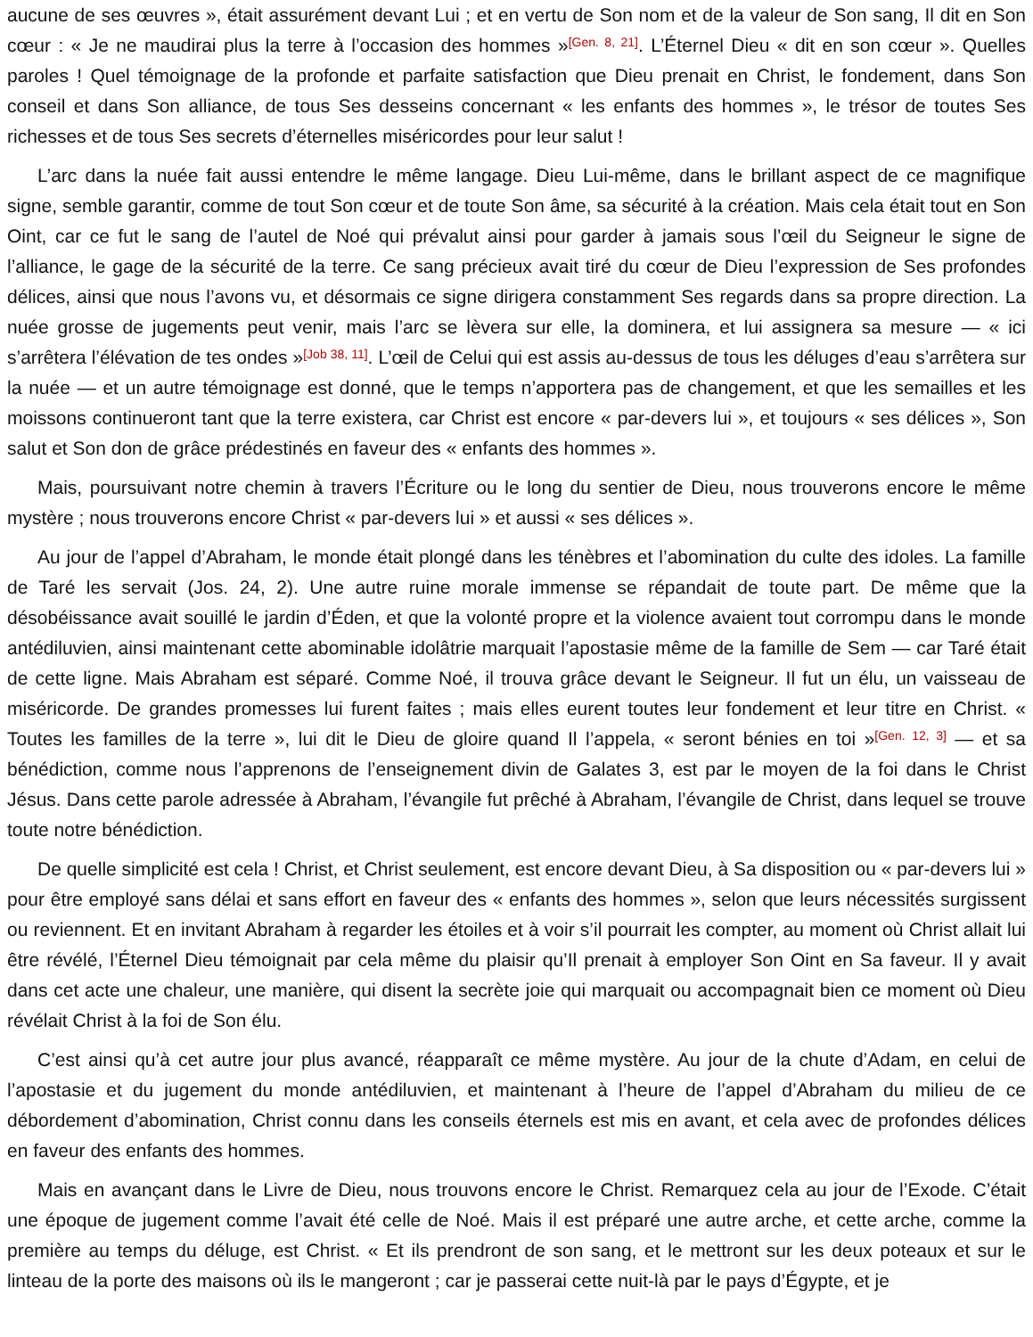aucune de ses œuvres », était assurément devant Lui ; et en vertu de Son nom et de la valeur de Son sang, Il dit en Son cœur : « Je ne maudirai plus la terre à l’occasion des hommes »<sup>[Gen. 8, 21]</sup>. L’Éternel Dieu « dit en son cœur ». Quelles paroles ! Quel témoignage de la profonde et parfaite satisfaction que Dieu prenait en Christ, le fondement, dans Son conseil et dans Son alliance, de tous Ses desseins concernant « les enfants des hommes », le trésor de toutes Ses richesses et de tous Ses secrets d’éternelles miséricordes pour leur salut !
L’arc dans la nuée fait aussi entendre le même langage. Dieu Lui-même, dans le brillant aspect de ce magnifique signe, semble garantir, comme de tout Son cœur et de toute Son âme, sa sécurité à la création. Mais cela était tout en Son Oint, car ce fut le sang de l’autel de Noé qui prévalut ainsi pour garder à jamais sous l’œil du Seigneur le signe de l’alliance, le gage de la sécurité de la terre. Ce sang précieux avait tiré du cœur de Dieu l’expression de Ses profondes délices, ainsi que nous l’avons vu, et désormais ce signe dirigera constamment Ses regards dans sa propre direction. La nuée grosse de jugements peut venir, mais l’arc se lèvera sur elle, la dominera, et lui assignera sa mesure — « ici s’arrêtera l’élévation de tes ondes »<sup>[Job 38, 11]</sup>. L’œil de Celui qui est assis au-dessus de tous les déluges d’eau s’arrêtera sur la nuée — et un autre témoignage est donné, que le temps n’apportera pas de changement, et que les semailles et les moissons continueront tant que la terre existera, car Christ est encore « par-devers lui », et toujours « ses délices », Son salut et Son don de grâce prédestinés en faveur des « enfants des hommes ».
Mais, poursuivant notre chemin à travers l’Écriture ou le long du sentier de Dieu, nous trouverons encore le même mystère ; nous trouverons encore Christ « par-devers lui » et aussi « ses délices ».
Au jour de l’appel d’Abraham, le monde était plongé dans les ténèbres et l’abomination du culte des idoles. La famille de Taré les servait (Jos. 24, 2). Une autre ruine morale immense se répandait de toute part. De même que la désobéissance avait souillé le jardin d’Éden, et que la volonté propre et la violence avaient tout corrompu dans le monde antédiluvien, ainsi maintenant cette abominable idolâtrie marquait l’apostasie même de la famille de Sem — car Taré était de cette ligne. Mais Abraham est séparé. Comme Noé, il trouva grâce devant le Seigneur. Il fut un élu, un vaisseau de miséricorde. De grandes promesses lui furent faites ; mais elles eurent toutes leur fondement et leur titre en Christ. « Toutes les familles de la terre », lui dit le Dieu de gloire quand Il l’appela, « seront bénies en toi »<sup>[Gen. 12, 3]</sup> — et sa bénédiction, comme nous l’apprenons de l’enseignement divin de Galates 3, est par le moyen de la foi dans le Christ Jésus. Dans cette parole adressée à Abraham, l’évangile fut prêché à Abraham, l’évangile de Christ, dans lequel se trouve toute notre bénédiction.
De quelle simplicité est cela ! Christ, et Christ seulement, est encore devant Dieu, à Sa disposition ou « par-devers lui » pour être employé sans délai et sans effort en faveur des « enfants des hommes », selon que leurs nécessités surgissent ou reviennent. Et en invitant Abraham à regarder les étoiles et à voir s’il pourrait les compter, au moment où Christ allait lui être révélé, l’Éternel Dieu témoignait par cela même du plaisir qu’Il prenait à employer Son Oint en Sa faveur. Il y avait dans cet acte une chaleur, une manière, qui disent la secrète joie qui marquait ou accompagnait bien ce moment où Dieu révélait Christ à la foi de Son élu.
C’est ainsi qu’à cet autre jour plus avancé, réapparaît ce même mystère. Au jour de la chute d’Adam, en celui de l’apostasie et du jugement du monde antédiluvien, et maintenant à l’heure de l’appel d’Abraham du milieu de ce débordement d’abomination, Christ connu dans les conseils éternels est mis en avant, et cela avec de profondes délices en faveur des enfants des hommes.
Mais en avançant dans le Livre de Dieu, nous trouvons encore le Christ. Remarquez cela au jour de l’Exode. C’était une époque de jugement comme l’avait été celle de Noé. Mais il est préparé une autre arche, et cette arche, comme la première au temps du déluge, est Christ. « Et ils prendront de son sang, et le mettront sur les deux poteaux et sur le linteau de la porte des maisons où ils le mangeront ; car je passerai cette nuit-là par le pays d’Égypte, et je